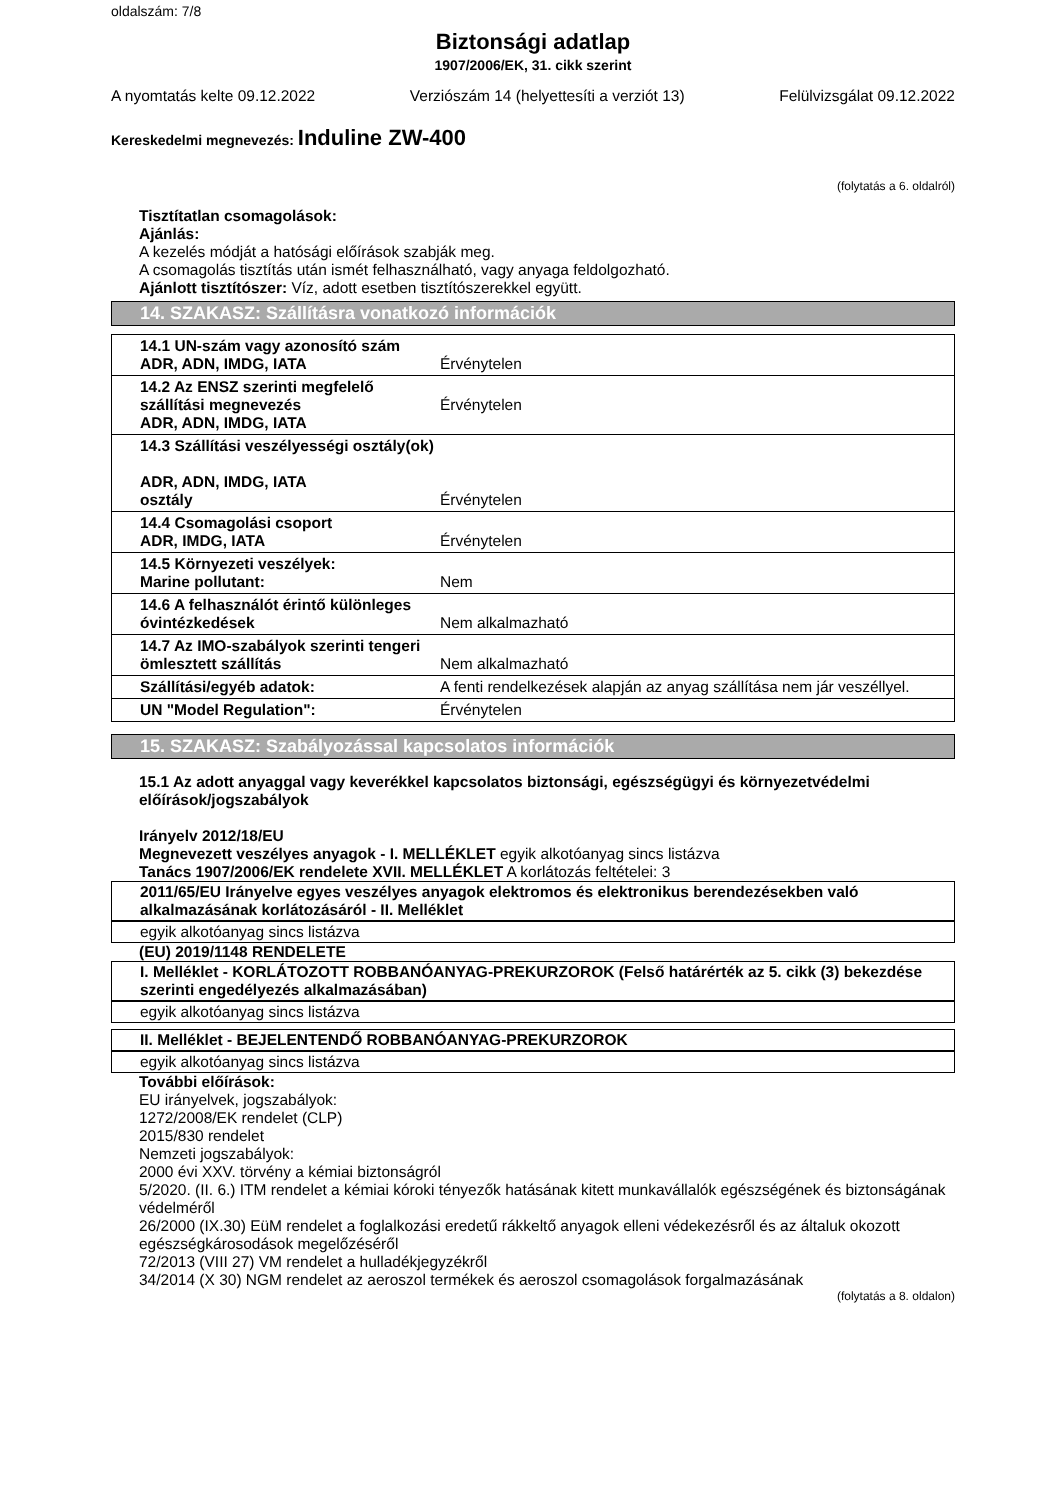oldalszám: 7/8
Biztonsági adatlap
1907/2006/EK, 31. cikk szerint
A nyomtatás kelte 09.12.2022 Verziószám 14 (helyettesíti a verziót 13) Felülvizsgálat 09.12.2022
Kereskedelmi megnevezés: Induline ZW-400
(folytatás a 6. oldalról)
Tisztítatlan csomagolások:
Ajánlás:
A kezelés módját a hatósági előírások szabják meg.
A csomagolás tisztítás után ismét felhasználható, vagy anyaga feldolgozható.
Ajánlott tisztítószer: Víz, adott esetben tisztítószerekkel együtt.
14. SZAKASZ: Szállításra vonatkozó információk
| 14.1 UN-szám vagy azonosító szám ADR, ADN, IMDG, IATA | Érvénytelen |
| 14.2 Az ENSZ szerinti megfelelő szállítási megnevezés ADR, ADN, IMDG, IATA | Érvénytelen |
| 14.3 Szállítási veszélyességi osztály(ok) ADR, ADN, IMDG, IATA osztály | Érvénytelen |
| 14.4 Csomagolási csoport ADR, IMDG, IATA | Érvénytelen |
| 14.5 Környezeti veszélyek: Marine pollutant: | Nem |
| 14.6 A felhasználót érintő különleges óvintézkedések | Nem alkalmazható |
| 14.7 Az IMO-szabályok szerinti tengeri ömlesztett szállítás | Nem alkalmazható |
| Szállítási/egyéb adatok: | A fenti rendelkezések alapján az anyag szállítása nem jár veszéllyel. |
| UN "Model Regulation": | Érvénytelen |
15. SZAKASZ: Szabályozással kapcsolatos információk
15.1 Az adott anyaggal vagy keverékkel kapcsolatos biztonsági, egészségügyi és környezetvédelmi előírások/jogszabályok
Irányelv 2012/18/EU
Megnevezett veszélyes anyagok - I. MELLÉKLET egyik alkotóanyag sincs listázva
Tanács 1907/2006/EK rendelete XVII. MELLÉKLET A korlátozás feltételei: 3
2011/65/EU Irányelve egyes veszélyes anyagok elektromos és elektronikus berendezésekben való alkalmazásának korlátozásáról - II. Melléklet
egyik alkotóanyag sincs listázva
(EU) 2019/1148 RENDELETE
I. Melléklet - KORLÁTOZOTT ROBBANÓANYAG-PREKURZOROK (Felső határérték az 5. cikk (3) bekezdése szerinti engedélyezés alkalmazásában)
egyik alkotóanyag sincs listázva
II. Melléklet - BEJELENTENDŐ ROBBANÓANYAG-PREKURZOROK
egyik alkotóanyag sincs listázva
További előírások:
EU irányelvek, jogszabályok:
1272/2008/EK rendelet (CLP)
2015/830 rendelet
Nemzeti jogszabályok:
2000 évi XXV. törvény a kémiai biztonságról
5/2020. (II. 6.) ITM rendelet a kémiai kóroki tényezők hatásának kitett munkavállalók egészségének és biztonságának védelméről
26/2000 (IX.30) EüM rendelet a foglalkozási eredetű rákkeltő anyagok elleni védekezésről és az általuk okozott egészségkárosodások megelőzéséről
72/2013 (VIII 27) VM rendelet a hulladékjegyzékről
34/2014 (X 30) NGM rendelet az aeroszol termékek és aeroszol csomagolások forgalmazásának
(folytatás a 8. oldalon)